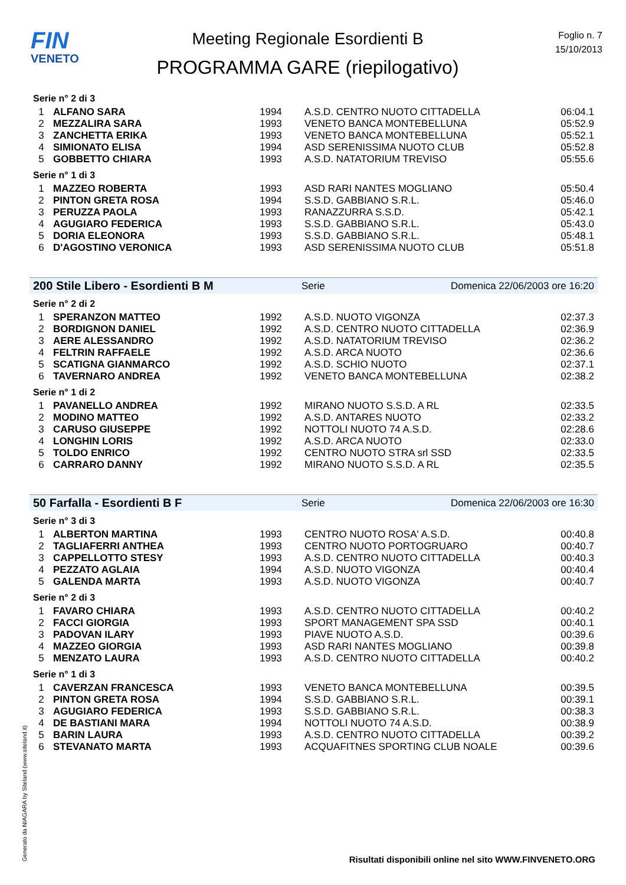FIN
VENETO
Meeting Regionale Esordienti B
PROGRAMMA GARE (riepilogativo)
Foglio n. 7
15/10/2013
Serie n° 2 di 3
| 1 | ALFANO SARA | 1994 | A.S.D. CENTRO NUOTO CITTADELLA | 06:04.1 |
| 2 | MEZZALIRA SARA | 1993 | VENETO BANCA MONTEBELLUNA | 05:52.9 |
| 3 | ZANCHETTA ERIKA | 1993 | VENETO BANCA MONTEBELLUNA | 05:52.1 |
| 4 | SIMIONATO ELISA | 1994 | ASD SERENISSIMA NUOTO CLUB | 05:52.8 |
| 5 | GOBBETTO CHIARA | 1993 | A.S.D. NATATORIUM TREVISO | 05:55.6 |
Serie n° 1 di 3
| 1 | MAZZEO ROBERTA | 1993 | ASD RARI NANTES MOGLIANO | 05:50.4 |
| 2 | PINTON GRETA ROSA | 1994 | S.S.D. GABBIANO S.R.L. | 05:46.0 |
| 3 | PERUZZA PAOLA | 1993 | RANAZZURRA S.S.D. | 05:42.1 |
| 4 | AGUGIARO FEDERICA | 1993 | S.S.D. GABBIANO S.R.L. | 05:43.0 |
| 5 | DORIA ELEONORA | 1993 | S.S.D. GABBIANO S.R.L. | 05:48.1 |
| 6 | D'AGOSTINO VERONICA | 1993 | ASD SERENISSIMA NUOTO CLUB | 05:51.8 |
200 Stile Libero - Esordienti B M Serie Domenica 22/06/2003 ore 16:20
Serie n° 2 di 2
| 1 | SPERANZON MATTEO | 1992 | A.S.D. NUOTO VIGONZA | 02:37.3 |
| 2 | BORDIGNON DANIEL | 1992 | A.S.D. CENTRO NUOTO CITTADELLA | 02:36.9 |
| 3 | AERE ALESSANDRO | 1992 | A.S.D. NATATORIUM TREVISO | 02:36.2 |
| 4 | FELTRIN RAFFAELE | 1992 | A.S.D. ARCA NUOTO | 02:36.6 |
| 5 | SCATIGNA GIANMARCO | 1992 | A.S.D. SCHIO NUOTO | 02:37.1 |
| 6 | TAVERNARO ANDREA | 1992 | VENETO BANCA MONTEBELLUNA | 02:38.2 |
Serie n° 1 di 2
| 1 | PAVANELLO ANDREA | 1992 | MIRANO NUOTO S.S.D. A RL | 02:33.5 |
| 2 | MODINO MATTEO | 1992 | A.S.D. ANTARES NUOTO | 02:33.2 |
| 3 | CARUSO GIUSEPPE | 1992 | NOTTOLI NUOTO 74 A.S.D. | 02:28.6 |
| 4 | LONGHIN LORIS | 1992 | A.S.D. ARCA NUOTO | 02:33.0 |
| 5 | TOLDO ENRICO | 1992 | CENTRO NUOTO STRA srl SSD | 02:33.5 |
| 6 | CARRARO DANNY | 1992 | MIRANO NUOTO S.S.D. A RL | 02:35.5 |
50 Farfalla - Esordienti B F Serie Domenica 22/06/2003 ore 16:30
Serie n° 3 di 3
| 1 | ALBERTON MARTINA | 1993 | CENTRO NUOTO ROSA' A.S.D. | 00:40.8 |
| 2 | TAGLIAFERRI ANTHEA | 1993 | CENTRO NUOTO PORTOGRUARO | 00:40.7 |
| 3 | CAPPELLOTTO STESY | 1993 | A.S.D. CENTRO NUOTO CITTADELLA | 00:40.3 |
| 4 | PEZZATO AGLAIA | 1994 | A.S.D. NUOTO VIGONZA | 00:40.4 |
| 5 | GALENDA MARTA | 1993 | A.S.D. NUOTO VIGONZA | 00:40.7 |
Serie n° 2 di 3
| 1 | FAVARO CHIARA | 1993 | A.S.D. CENTRO NUOTO CITTADELLA | 00:40.2 |
| 2 | FACCI GIORGIA | 1993 | SPORT MANAGEMENT SPA SSD | 00:40.1 |
| 3 | PADOVAN ILARY | 1993 | PIAVE NUOTO A.S.D. | 00:39.6 |
| 4 | MAZZEO GIORGIA | 1993 | ASD RARI NANTES MOGLIANO | 00:39.8 |
| 5 | MENZATO LAURA | 1993 | A.S.D. CENTRO NUOTO CITTADELLA | 00:40.2 |
Serie n° 1 di 3
| 1 | CAVERZAN FRANCESCA | 1993 | VENETO BANCA MONTEBELLUNA | 00:39.5 |
| 2 | PINTON GRETA ROSA | 1994 | S.S.D. GABBIANO S.R.L. | 00:39.1 |
| 3 | AGUGIARO FEDERICA | 1993 | S.S.D. GABBIANO S.R.L. | 00:38.3 |
| 4 | DE BASTIANI MARA | 1994 | NOTTOLI NUOTO 74 A.S.D. | 00:38.9 |
| 5 | BARIN LAURA | 1993 | A.S.D. CENTRO NUOTO CITTADELLA | 00:39.2 |
| 6 | STEVANATO MARTA | 1993 | ACQUAFITNES SPORTING CLUB NOALE | 00:39.6 |
Generato da NIAGARA by Siteland (www.siteland.it)
Risultati disponibili online nel sito WWW.FINVENETO.ORG